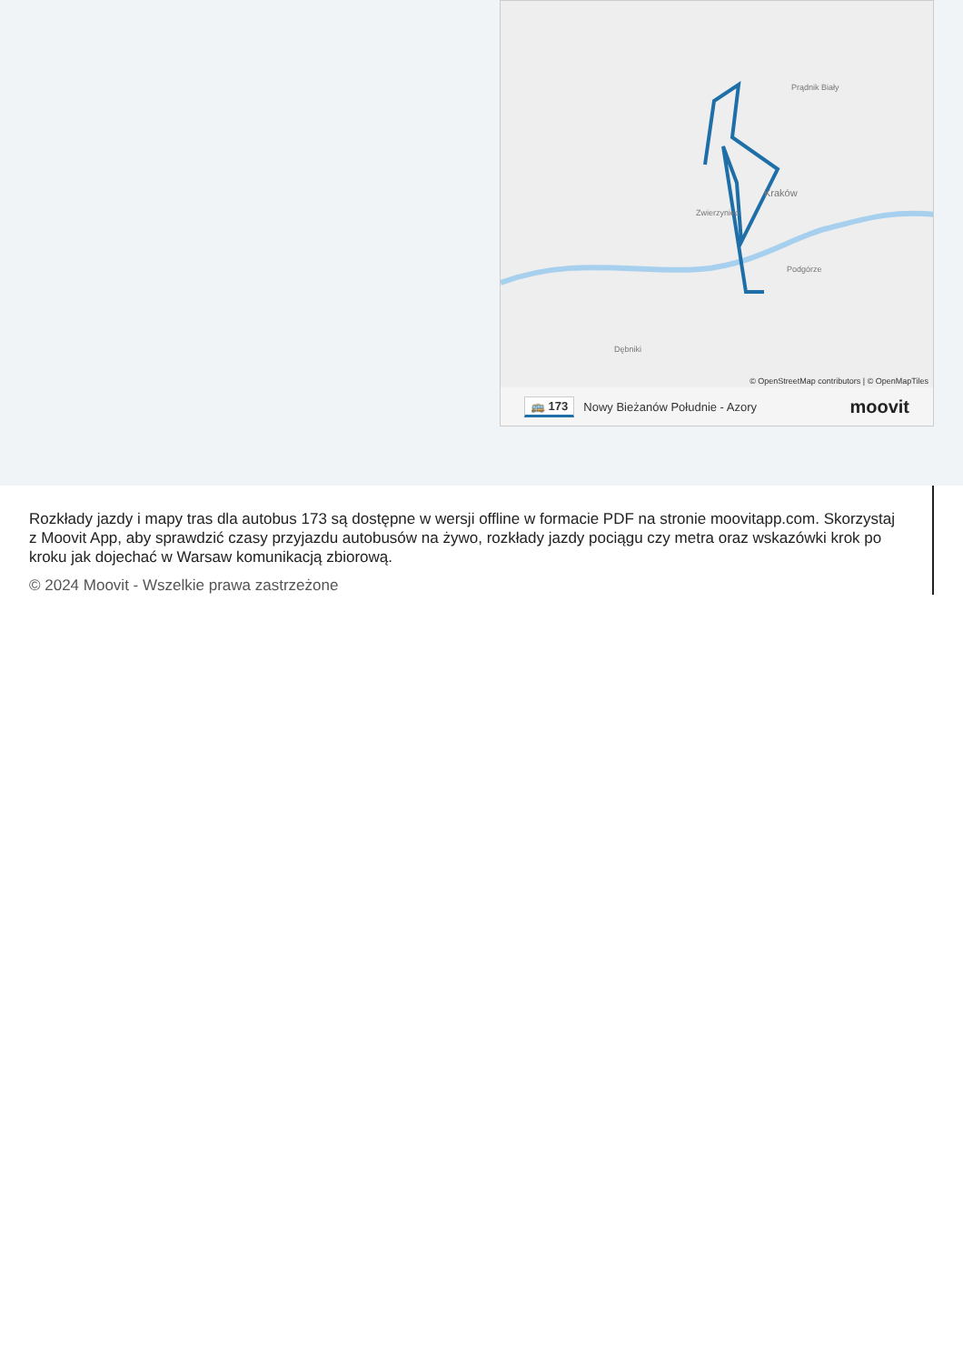Kraków
Zwierzyniec
Prądnik Biały
Podgórze
Dębniki
© OpenStreetMap contributors | © OpenMapTiles
🚌 173 Nowy Bieżanów Południe - Azory moovit
Rozkłady jazdy i mapy tras dla autobus 173 są dostępne w wersji offline w formacie PDF na stronie moovitapp.com. Skorzystaj z Moovit App, aby sprawdzić czasy przyjazdu autobusów na żywo, rozkłady jazdy pociągu czy metra oraz wskazówki krok po kroku jak dojechać w Warsaw komunikacją zbiorową.
© 2024 Moovit - Wszelkie prawa zastrzeżone